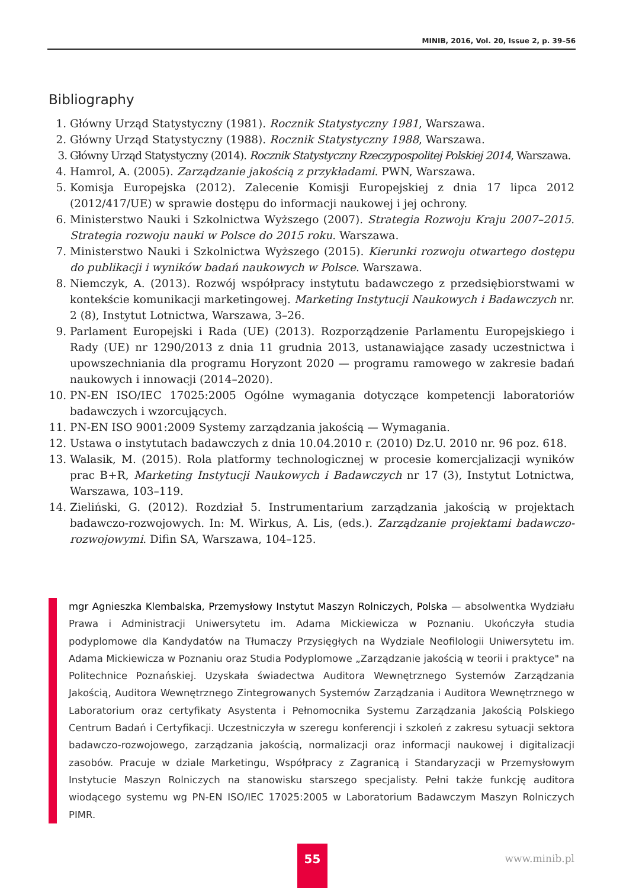MINIB, 2016, Vol. 20, Issue 2, p. 39–56
Bibliography
1. Główny Urząd Statystyczny (1981). Rocznik Statystyczny 1981, Warszawa.
2. Główny Urząd Statystyczny (1988). Rocznik Statystyczny 1988, Warszawa.
3. Główny Urząd Statystyczny (2014). Rocznik Statystyczny Rzeczypospolitej Polskiej 2014, Warszawa.
4. Hamrol, A. (2005). Zarządzanie jakością z przykładami. PWN, Warszawa.
5. Komisja Europejska (2012). Zalecenie Komisji Europejskiej z dnia 17 lipca 2012 (2012/417/UE) w sprawie dostępu do informacji naukowej i jej ochrony.
6. Ministerstwo Nauki i Szkolnictwa Wyższego (2007). Strategia Rozwoju Kraju 2007–2015. Strategia rozwoju nauki w Polsce do 2015 roku. Warszawa.
7. Ministerstwo Nauki i Szkolnictwa Wyższego (2015). Kierunki rozwoju otwartego dostępu do publikacji i wyników badań naukowych w Polsce. Warszawa.
8. Niemczyk, A. (2013). Rozwój współpracy instytutu badawczego z przedsiębiorstwami w kontekście komunikacji marketingowej. Marketing Instytucji Naukowych i Badawczych nr. 2 (8), Instytut Lotnictwa, Warszawa, 3–26.
9. Parlament Europejski i Rada (UE) (2013). Rozporządzenie Parlamentu Europejskiego i Rady (UE) nr 1290/2013 z dnia 11 grudnia 2013, ustanawiające zasady uczestnictwa i upowszechniania dla programu Horyzont 2020 — programu ramowego w zakresie badań naukowych i innowacji (2014–2020).
10. PN-EN ISO/IEC 17025:2005 Ogólne wymagania dotyczące kompetencji laboratoriów badawczych i wzorcujących.
11. PN-EN ISO 9001:2009 Systemy zarządzania jakością — Wymagania.
12. Ustawa o instytutach badawczych z dnia 10.04.2010 r. (2010) Dz.U. 2010 nr. 96 poz. 618.
13. Walasik, M. (2015). Rola platformy technologicznej w procesie komercjalizacji wyników prac B+R, Marketing Instytucji Naukowych i Badawczych nr 17 (3), Instytut Lotnictwa, Warszawa, 103–119.
14. Zieliński, G. (2012). Rozdział 5. Instrumentarium zarządzania jakością w projektach badawczo-rozwojowych. In: M. Wirkus, A. Lis, (eds.). Zarządzanie projektami badawczo-rozwojowymi. Difin SA, Warszawa, 104–125.
mgr Agnieszka Klembalska, Przemysłowy Instytut Maszyn Rolniczych, Polska — absolwentka Wydziału Prawa i Administracji Uniwersytetu im. Adama Mickiewicza w Poznaniu. Ukończyła studia podyplomowe dla Kandydatów na Tłumaczy Przysięgłych na Wydziale Neofilologii Uniwersytetu im. Adama Mickiewicza w Poznaniu oraz Studia Podyplomowe „Zarządzanie jakością w teorii i praktyce" na Politechnice Poznańskiej. Uzyskała świadectwa Auditora Wewnętrznego Systemów Zarządzania Jakością, Auditora Wewnętrznego Zintegrowanych Systemów Zarządzania i Auditora Wewnętrznego w Laboratorium oraz certyfikaty Asystenta i Pełnomocnika Systemu Zarządzania Jakością Polskiego Centrum Badań i Certyfikacji. Uczestniczyła w szeregu konferencji i szkoleń z zakresu sytuacji sektora badawczo-rozwojowego, zarządzania jakością, normalizacji oraz informacji naukowej i digitalizacji zasobów. Pracuje w dziale Marketingu, Współpracy z Zagranicą i Standaryzacji w Przemysłowym Instytucie Maszyn Rolniczych na stanowisku starszego specjalisty. Pełni także funkcję auditora wiodącego systemu wg PN-EN ISO/IEC 17025:2005 w Laboratorium Badawczym Maszyn Rolniczych PIMR.
55
www.minib.pl